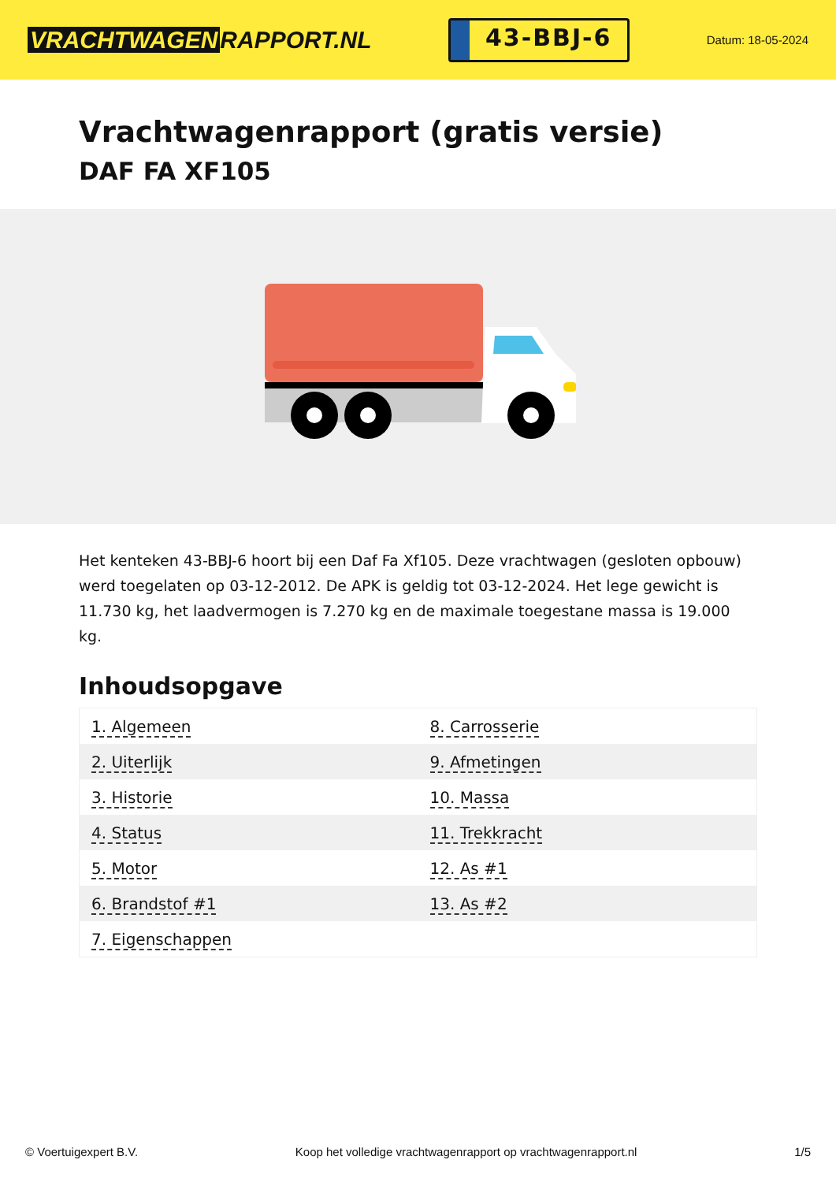VRACHTWAGEN RAPPORT.NL
43-BBJ-6
Datum: 18-05-2024
Vrachtwagenrapport (gratis versie)
DAF FA XF105
Het kenteken 43-BBJ-6 hoort bij een Daf Fa Xf105. Deze vrachtwagen (gesloten opbouw) werd toegelaten op 03-12-2012. De APK is geldig tot 03-12-2024. Het lege gewicht is 11.730 kg, het laadvermogen is 7.270 kg en de maximale toegestane massa is 19.000 kg.
Inhoudsopgave
| 1. Algemeen | 8. Carrosserie |
| 2. Uiterlijk | 9. Afmetingen |
| 3. Historie | 10. Massa |
| 4. Status | 11. Trekkracht |
| 5. Motor | 12. As #1 |
| 6. Brandstof #1 | 13. As #2 |
| 7. Eigenschappen | |
© Voertuigexpert B.V. Koop het volledige vrachtwagenrapport op vrachtwagenrapport.nl 1/5